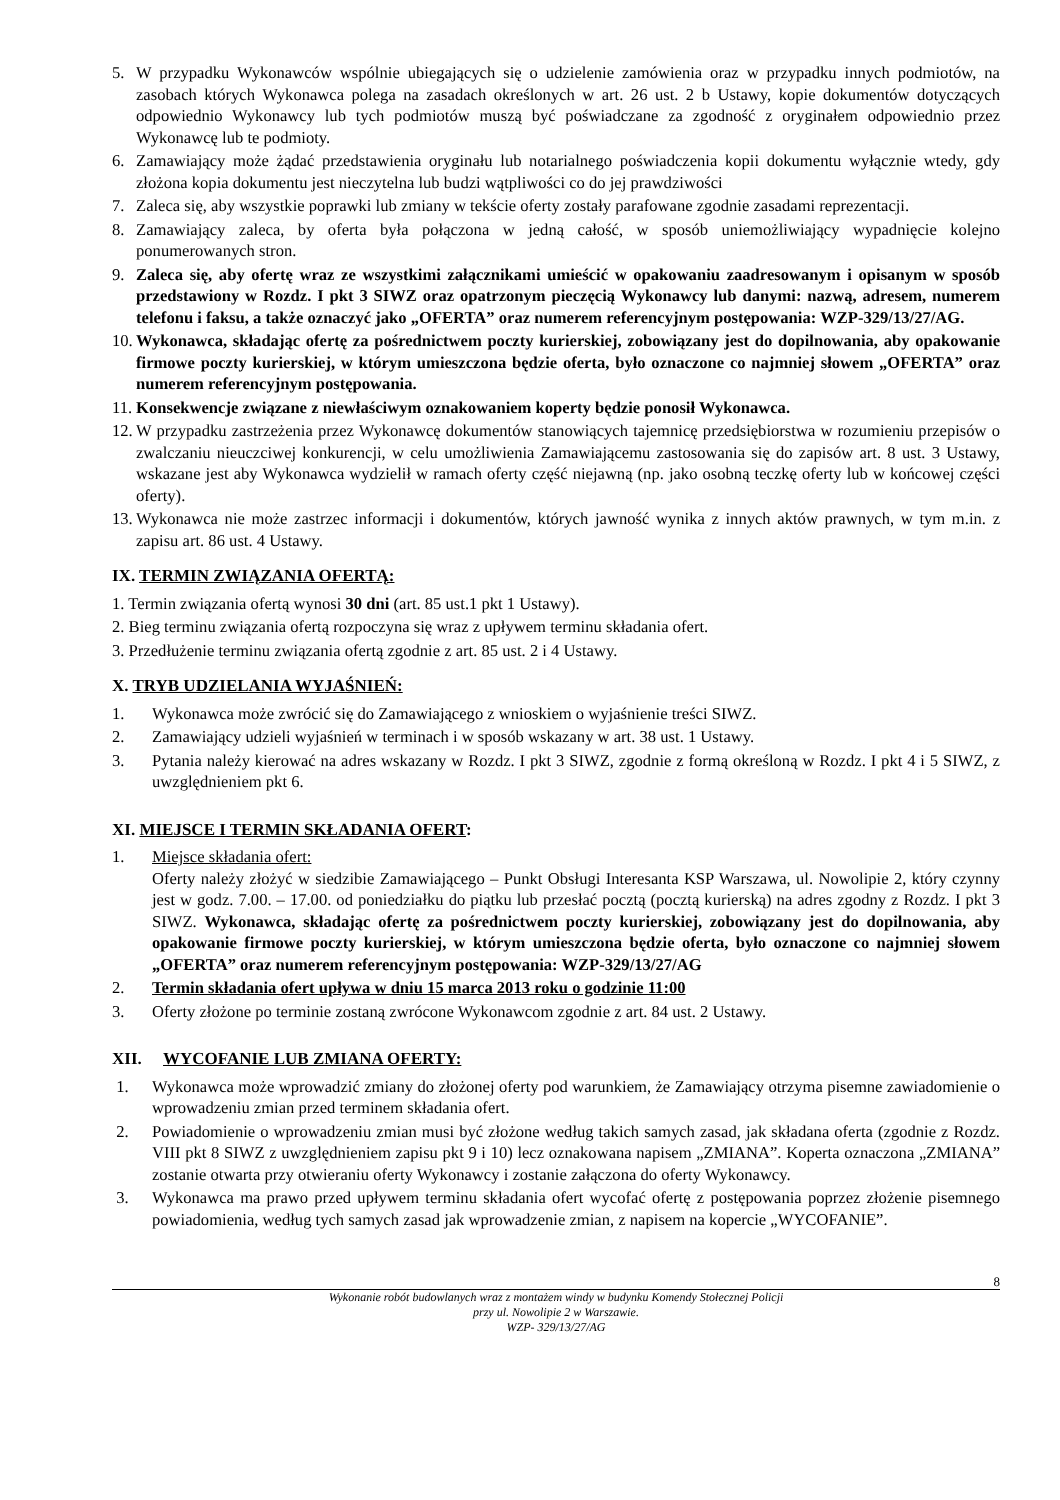5. W przypadku Wykonawców wspólnie ubiegających się o udzielenie zamówienia oraz w przypadku innych podmiotów, na zasobach których Wykonawca polega na zasadach określonych w art. 26 ust. 2 b Ustawy, kopie dokumentów dotyczących odpowiednio Wykonawcy lub tych podmiotów muszą być poświadczane za zgodność z oryginałem odpowiednio przez Wykonawcę lub te podmioty.
6. Zamawiający może żądać przedstawienia oryginału lub notarialnego poświadczenia kopii dokumentu wyłącznie wtedy, gdy złożona kopia dokumentu jest nieczytelna lub budzi wątpliwości co do jej prawdziwości
7. Zaleca się, aby wszystkie poprawki lub zmiany w tekście oferty zostały parafowane zgodnie zasadami reprezentacji.
8. Zamawiający zaleca, by oferta była połączona w jedną całość, w sposób uniemożliwiający wypadnięcie kolejno ponumerowanych stron.
9. Zaleca się, aby ofertę wraz ze wszystkimi załącznikami umieścić w opakowaniu zaadresowanym i opisanym w sposób przedstawiony w Rozdz. I pkt 3 SIWZ oraz opatrzonym pieczęcią Wykonawcy lub danymi: nazwą, adresem, numerem telefonu i faksu, a także oznaczyć jako „OFERTA” oraz numerem referencyjnym postępowania: WZP-329/13/27/AG.
10. Wykonawca, składając ofertę za pośrednictwem poczty kurierskiej, zobowiązany jest do dopilnowania, aby opakowanie firmowe poczty kurierskiej, w którym umieszczona będzie oferta, było oznaczone co najmniej słowem „OFERTA” oraz numerem referencyjnym postępowania.
11. Konsekwencje związane z niewłaściwym oznakowaniem koperty będzie ponosił Wykonawca.
12. W przypadku zastrzeżenia przez Wykonawcę dokumentów stanowiących tajemnicę przedsiębiorstwa w rozumieniu przepisów o zwalczaniu nieuczciwej konkurencji, w celu umożliwienia Zamawiającemu zastosowania się do zapisów art. 8 ust. 3 Ustawy, wskazane jest aby Wykonawca wydzielił w ramach oferty część niejawną (np. jako osobną teczkę oferty lub w końcowej części oferty).
13. Wykonawca nie może zastrzec informacji i dokumentów, których jawność wynika z innych aktów prawnych, w tym m.in. z zapisu art. 86 ust. 4 Ustawy.
IX. TERMIN ZWIĄZANIA OFERTĄ:
1. Termin związania ofertą wynosi 30 dni (art. 85 ust.1 pkt 1 Ustawy).
2. Bieg terminu związania ofertą rozpoczyna się wraz z upływem terminu składania ofert.
3. Przedłużenie terminu związania ofertą zgodnie z art. 85 ust. 2 i 4 Ustawy.
X. TRYB UDZIELANIA WYJAŚNIEŃ:
1. Wykonawca może zwrócić się do Zamawiającego z wnioskiem o wyjaśnienie treści SIWZ.
2. Zamawiający udzieli wyjaśnień w terminach i w sposób wskazany w art. 38 ust. 1 Ustawy.
3. Pytania należy kierować na adres wskazany w Rozdz. I pkt 3 SIWZ, zgodnie z formą określoną w Rozdz. I pkt 4 i 5 SIWZ, z uwzględnieniem pkt 6.
XI. MIEJSCE I TERMIN SKŁADANIA OFERT:
1. Miejsce składania ofert:
Oferty należy złożyć w siedzibie Zamawiającego – Punkt Obsługi Interesanta KSP Warszawa, ul. Nowolipie 2, który czynny jest w godz. 7.00. – 17.00. od poniedziałku do piątku lub przesłać pocztą (pocztą kurierską) na adres zgodny z Rozdz. I pkt 3 SIWZ. Wykonawca, składając ofertę za pośrednictwem poczty kurierskiej, zobowiązany jest do dopilnowania, aby opakowanie firmowe poczty kurierskiej, w którym umieszczona będzie oferta, było oznaczone co najmniej słowem „OFERTA” oraz numerem referencyjnym postępowania: WZP-329/13/27/AG
2. Termin składania ofert upływa w dniu 15 marca 2013 roku o godzinie 11:00
3. Oferty złożone po terminie zostaną zwrócone Wykonawcom zgodnie z art. 84 ust. 2 Ustawy.
XII. WYCOFANIE LUB ZMIANA OFERTY:
1. Wykonawca może wprowadzić zmiany do złożonej oferty pod warunkiem, że Zamawiający otrzyma pisemne zawiadomienie o wprowadzeniu zmian przed terminem składania ofert.
2. Powiadomienie o wprowadzeniu zmian musi być złożone według takich samych zasad, jak składana oferta (zgodnie z Rozdz. VIII pkt 8 SIWZ z uwzględnieniem zapisu pkt 9 i 10) lecz oznakowana napisem „ZMIANA”. Koperta oznaczona „ZMIANA” zostanie otwarta przy otwieraniu oferty Wykonawcy i zostanie załączona do oferty Wykonawcy.
3. Wykonawca ma prawo przed upływem terminu składania ofert wycofać ofertę z postępowania poprzez złożenie pisemnego powiadomienia, według tych samych zasad jak wprowadzenie zmian, z napisem na kopercie „WYCOFANIE”.
8
Wykonanie robót budowlanych wraz z montażem windy w budynku Komendy Stołecznej Policji
przy ul. Nowolipie 2 w Warszawie.
WZP- 329/13/27/AG